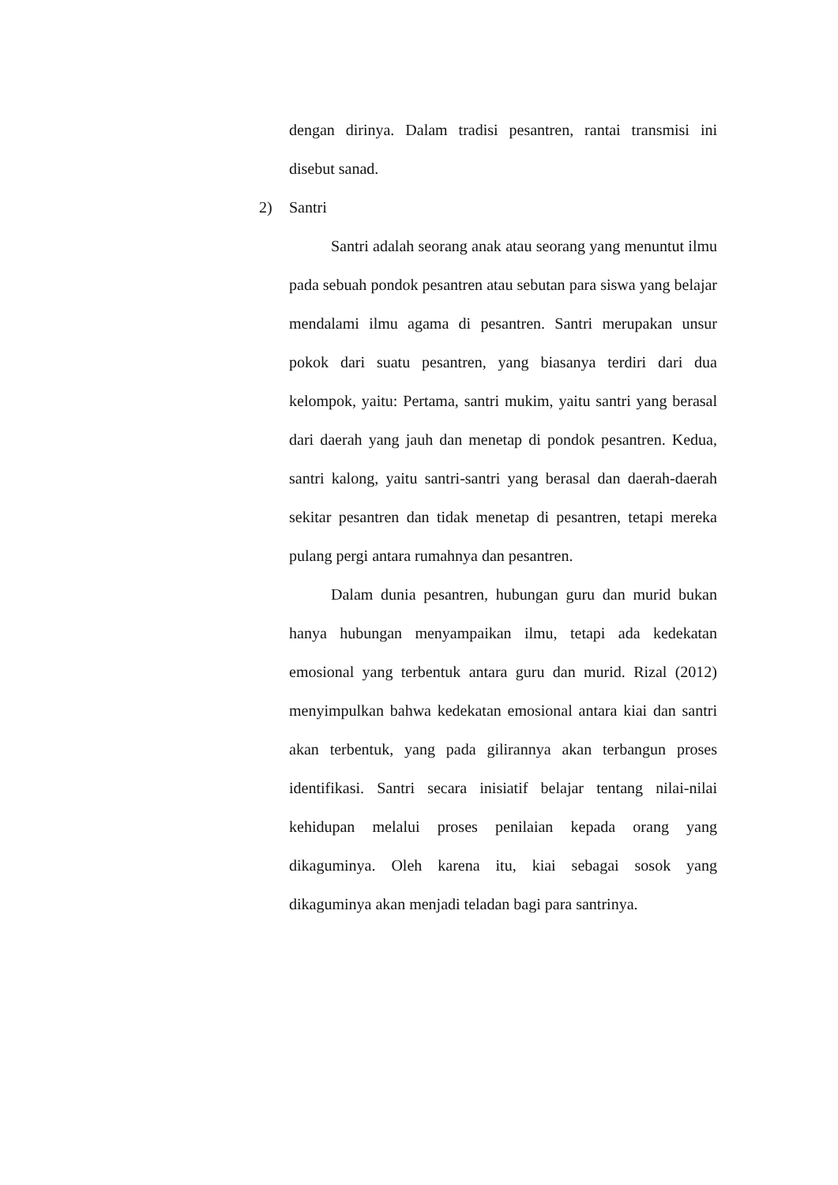dengan dirinya. Dalam tradisi pesantren, rantai transmisi ini disebut sanad.
2) Santri
Santri adalah seorang anak atau seorang yang menuntut ilmu pada sebuah pondok pesantren atau sebutan para siswa yang belajar mendalami ilmu agama di pesantren. Santri merupakan unsur pokok dari suatu pesantren, yang biasanya terdiri dari dua kelompok, yaitu: Pertama, santri mukim, yaitu santri yang berasal dari daerah yang jauh dan menetap di pondok pesantren. Kedua, santri kalong, yaitu santri-santri yang berasal dan daerah-daerah sekitar pesantren dan tidak menetap di pesantren, tetapi mereka pulang pergi antara rumahnya dan pesantren.
Dalam dunia pesantren, hubungan guru dan murid bukan hanya hubungan menyampaikan ilmu, tetapi ada kedekatan emosional yang terbentuk antara guru dan murid. Rizal (2012) menyimpulkan bahwa kedekatan emosional antara kiai dan santri akan terbentuk, yang pada gilirannya akan terbangun proses identifikasi. Santri secara inisiatif belajar tentang nilai-nilai kehidupan melalui proses penilaian kepada orang yang dikaguminya. Oleh karena itu, kiai sebagai sosok yang dikaguminya akan menjadi teladan bagi para santrinya.